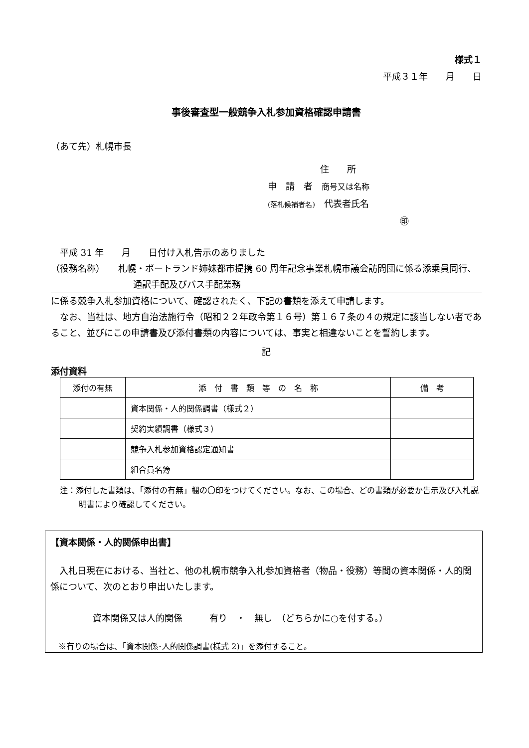様式１
平成３１年　　月　　日
事後審査型一般競争入札参加資格確認申請書
（あて先）札幌市長
住　　所
申　請　者　商号又は名称
(落札候補者名)　代表者氏名 ㊞
　平成 31 年　　月　　日付け入札告示のありました
（役務名称）　　札幌・ポートランド姉妹都市提携 60 周年記念事業札幌市議会訪問団に係る添乗員同行、通訳手配及びバス手配業務
に係る競争入札参加資格について、確認されたく、下記の書類を添えて申請します。
　なお、当社は、地方自治法施行令（昭和２２年政令第１６号）第１６７条の４の規定に該当しない者であること、並びにこの申請書及び添付書類の内容については、事実と相違ないことを誓約します。
記
添付資料
| 添付の有無 | 添 付 書 類 等 の 名 称 | 備 考 |
| --- | --- | --- |
| | 資本関係・人的関係調書（様式２） | |
| | 契約実績調書（様式３） | |
| | 競争入札参加資格認定通知書 | |
| | 組合員名簿 | |
注：添付した書類は、「添付の有無」欄の〇印をつけてください。なお、この場合、どの書類が必要か告示及び入札説明書により確認してください。
【資本関係・人的関係申出書】
　入札日現在における、当社と、他の札幌市競争入札参加資格者（物品・役務）等間の資本関係・人的関係について、次のとおり申出いたします。
資本関係又は人的関係　　　有り　・　無し　（どちらかに○を付する。）
　※有りの場合は､「資本関係･人的関係調書(様式 2)」を添付すること｡